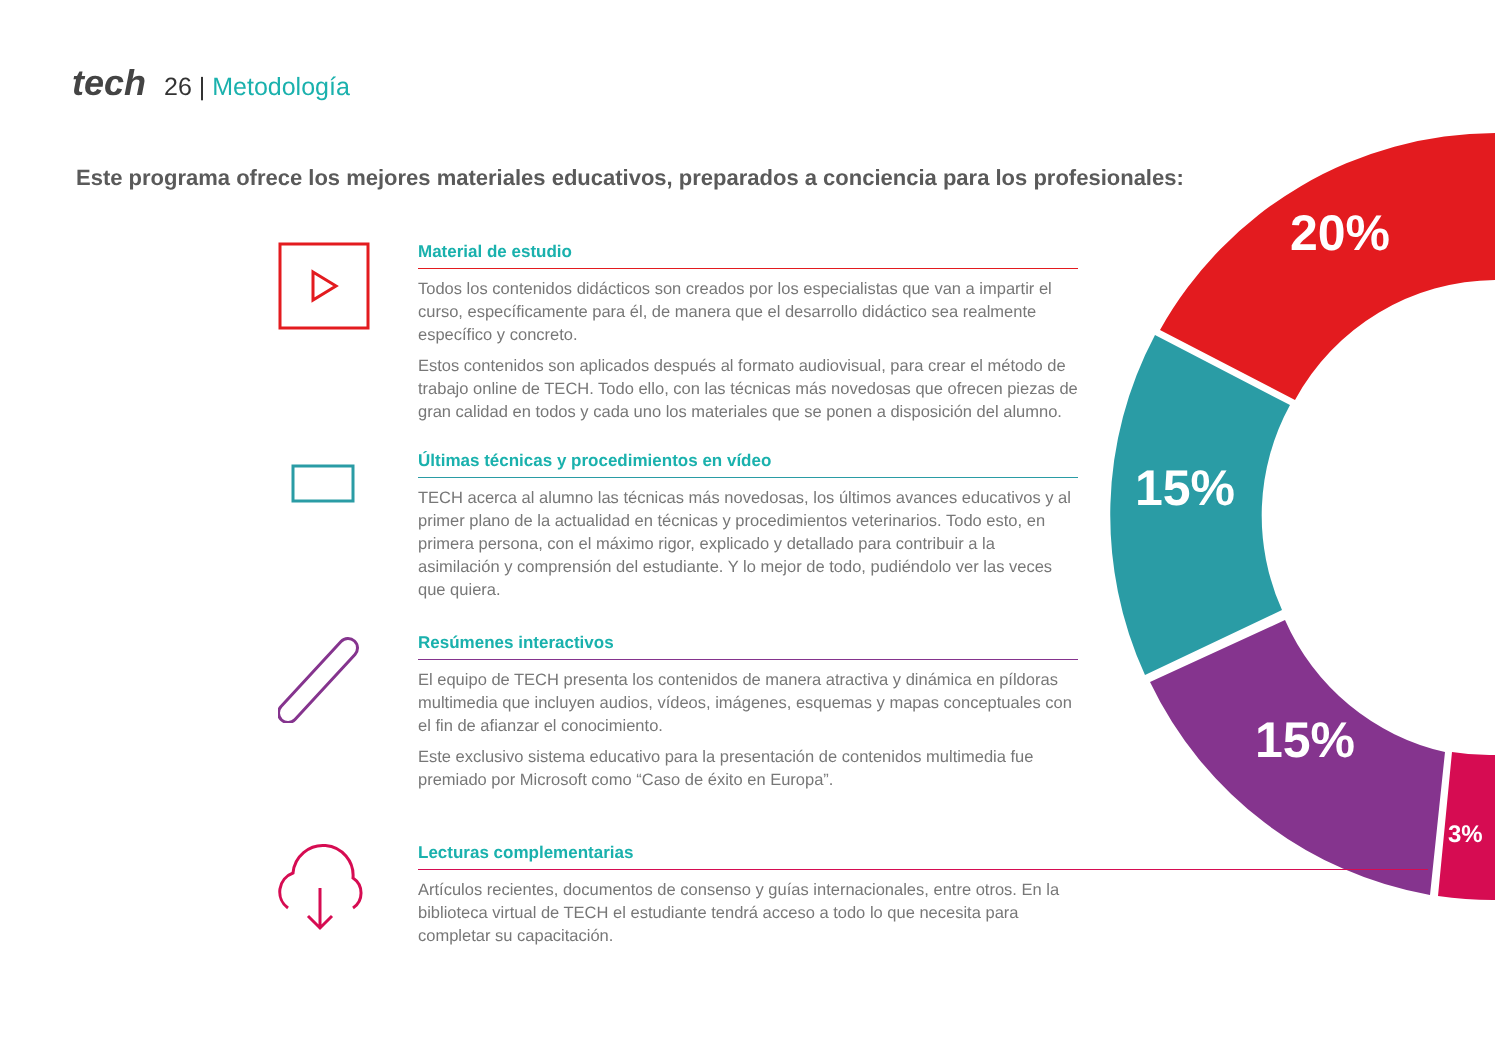tech 26 | Metodología
Este programa ofrece los mejores materiales educativos, preparados a conciencia para los profesionales:
20%
15%
15%
3%
Material de estudio
Todos los contenidos didácticos son creados por los especialistas que van a impartir el curso, específicamente para él, de manera que el desarrollo didáctico sea realmente específico y concreto.
Estos contenidos son aplicados después al formato audiovisual, para crear el método de trabajo online de TECH. Todo ello, con las técnicas más novedosas que ofrecen piezas de gran calidad en todos y cada uno los materiales que se ponen a disposición del alumno.
Últimas técnicas y procedimientos en vídeo
TECH acerca al alumno las técnicas más novedosas, los últimos avances educativos y al primer plano de la actualidad en técnicas y procedimientos veterinarios. Todo esto, en primera persona, con el máximo rigor, explicado y detallado para contribuir a la asimilación y comprensión del estudiante. Y lo mejor de todo, pudiéndolo ver las veces que quiera.
Resúmenes interactivos
El equipo de TECH presenta los contenidos de manera atractiva y dinámica en píldoras multimedia que incluyen audios, vídeos, imágenes, esquemas y mapas conceptuales con el fin de afianzar el conocimiento.
Este exclusivo sistema educativo para la presentación de contenidos multimedia fue premiado por Microsoft como “Caso de éxito en Europa”.
Lecturas complementarias
Artículos recientes, documentos de consenso y guías internacionales, entre otros. En la biblioteca virtual de TECH el estudiante tendrá acceso a todo lo que necesita para completar su capacitación.